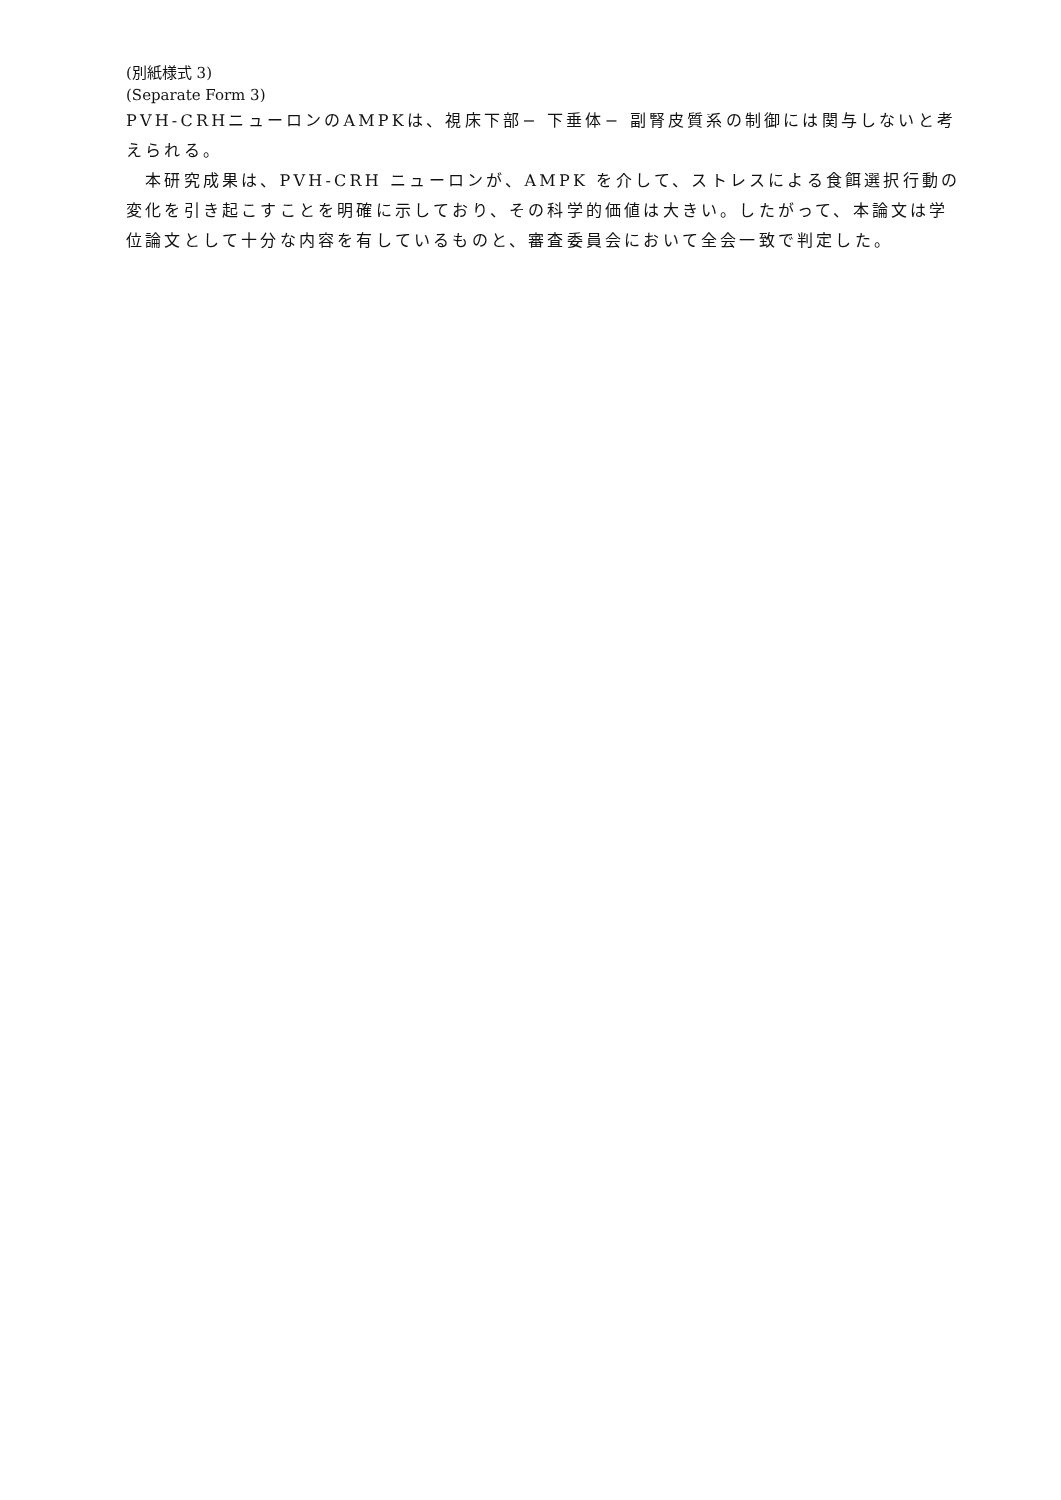(別紙様式 3)
(Separate Form 3)
PVH-CRHニューロンのAMPKは、視床下部− 下垂体− 副腎皮質系の制御には関与しないと考えられる。
　本研究成果は、PVH-CRH ニューロンが、AMPK を介して、ストレスによる食餌選択行動の変化を引き起こすことを明確に示しており、その科学的価値は大きい。したがって、本論文は学位論文として十分な内容を有しているものと、審査委員会において全会一致で判定した。